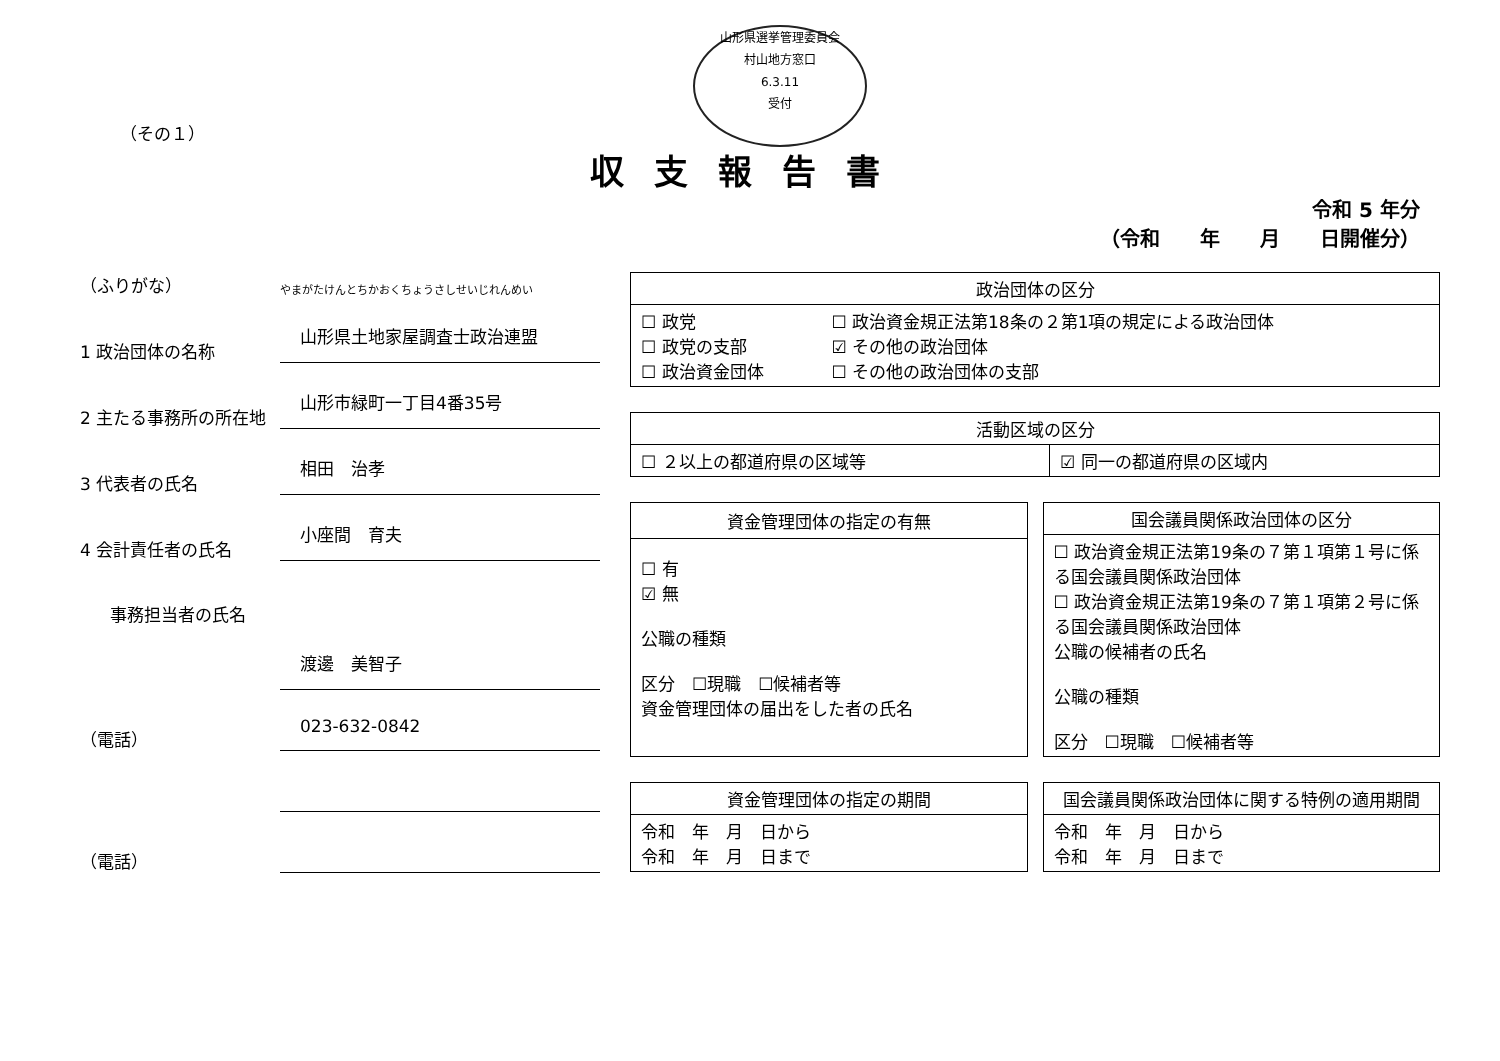山形県選挙管理委員会
村山地方窓口
6.3.11
受付
（その１）
収支報告書
令和 5 年分
（令和　　年　　月　　日開催分）
（ふりがな）
やまがたけんとちかおくちょうさしせいじれんめい
1 政治団体の名称
山形県土地家屋調査士政治連盟
2 主たる事務所の所在地
山形市緑町一丁目4番35号
3 代表者の氏名
相田　治孝
4 会計責任者の氏名
小座間　育夫
事務担当者の氏名
渡邊　美智子
（電話）
023-632-0842
（電話）
| 政治団体の区分 | |
| --- | --- |
| ☐ 政党 ☐ 政党の支部 ☐ 政治資金団体 | ☐ 政治資金規正法第18条の２第1項の規定による政治団体 ☑ その他の政治団体 ☐ その他の政治団体の支部 |
| 活動区域の区分 | |
| --- | --- |
| ☐ ２以上の都道府県の区域等 | ☑ 同一の都道府県の区域内 |
| 資金管理団体の指定の有無 |
| --- |
| ☐ 有 ☑ 無 公職の種類 区分 ☐現職 ☐候補者等 資金管理団体の届出をした者の氏名 |
| 国会議員関係政治団体の区分 |
| --- |
| ☐ 政治資金規正法第19条の７第１項第１号に係る国会議員関係政治団体 ☐ 政治資金規正法第19条の７第１項第２号に係る国会議員関係政治団体 公職の候補者の氏名 公職の種類 区分 ☐現職 ☐候補者等 |
| 資金管理団体の指定の期間 |
| --- |
| 令和 年 月 日から 令和 年 月 日まで |
| 国会議員関係政治団体に関する特例の適用期間 |
| --- |
| 令和 年 月 日から 令和 年 月 日まで |